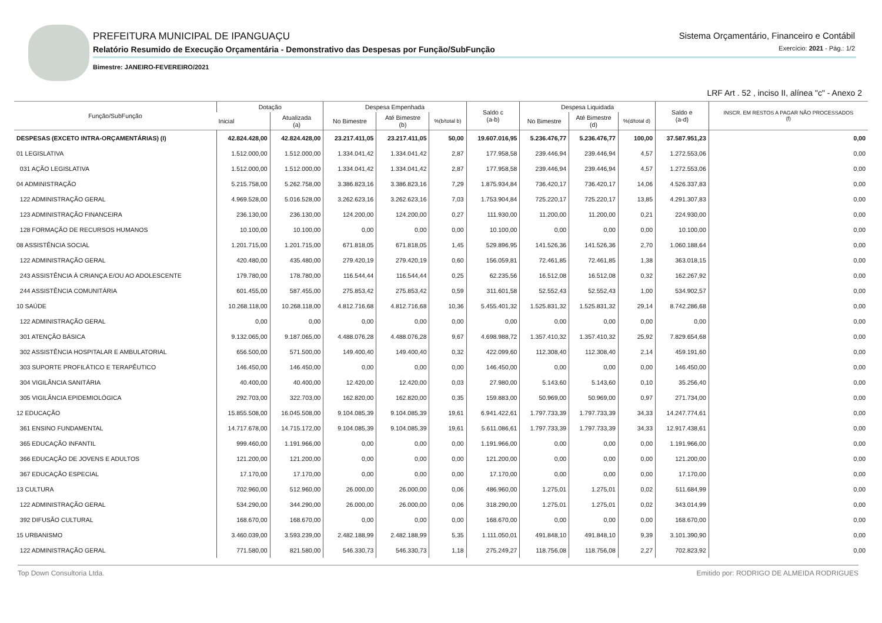PREFEITURA MUNICIPAL DE IPANGUAÇU
Relatório Resumido de Execução Orçamentária - Demonstrativo das Despesas por Função/SubFunção
Bimestre: JANEIRO-FEVEREIRO/2021
Sistema Orçamentário, Financeiro e Contábil
Exercício: 2021 - Pág.: 1/2
LRF Art . 52 , inciso II, alínea "c" - Anexo 2
| Função/SubFunção | Dotação | | Despesa Empenhada | | | Saldo c (a-b) | Despesa Liquidada | | | Saldo e (a-d) | INSCR. EM RESTOS A PAGAR NÃO PROCESSADOS (f) |
| --- | --- | --- | --- | --- | --- | --- | --- | --- | --- | --- | --- |
| | Inicial | Atualizada (a) | No Bimestre | Até Bimestre (b) | %(b/total b) | | No Bimestre | Até Bimestre (d) | %(d/total d) | | |
| DESPESAS (EXCETO INTRA-ORÇAMENTÁRIAS) (I) | 42.824.428,00 | 42.824.428,00 | 23.217.411,05 | 23.217.411,05 | 50,00 | 19.607.016,95 | 5.236.476,77 | 5.236.476,77 | 100,00 | 37.587.951,23 | 0,00 |
| 01 LEGISLATIVA | 1.512.000,00 | 1.512.000,00 | 1.334.041,42 | 1.334.041,42 | 2,87 | 177.958,58 | 239.446,94 | 239.446,94 | 4,57 | 1.272.553,06 | 0,00 |
| 031 AÇÃO LEGISLATIVA | 1.512.000,00 | 1.512.000,00 | 1.334.041,42 | 1.334.041,42 | 2,87 | 177.958,58 | 239.446,94 | 239.446,94 | 4,57 | 1.272.553,06 | 0,00 |
| 04 ADMINISTRAÇÃO | 5.215.758,00 | 5.262.758,00 | 3.386.823,16 | 3.386.823,16 | 7,29 | 1.875.934,84 | 736.420,17 | 736.420,17 | 14,06 | 4.526.337,83 | 0,00 |
| 122 ADMINISTRAÇÃO GERAL | 4.969.528,00 | 5.016.528,00 | 3.262.623,16 | 3.262.623,16 | 7,03 | 1.753.904,84 | 725.220,17 | 725.220,17 | 13,85 | 4.291.307,83 | 0,00 |
| 123 ADMINISTRAÇÃO FINANCEIRA | 236.130,00 | 236.130,00 | 124.200,00 | 124.200,00 | 0,27 | 111.930,00 | 11.200,00 | 11.200,00 | 0,21 | 224.930,00 | 0,00 |
| 128 FORMAÇÃO DE RECURSOS HUMANOS | 10.100,00 | 10.100,00 | 0,00 | 0,00 | 0,00 | 10.100,00 | 0,00 | 0,00 | 0,00 | 10.100,00 | 0,00 |
| 08 ASSISTÊNCIA SOCIAL | 1.201.715,00 | 1.201.715,00 | 671.818,05 | 671.818,05 | 1,45 | 529.896,95 | 141.526,36 | 141.526,36 | 2,70 | 1.060.188,64 | 0,00 |
| 122 ADMINISTRAÇÃO GERAL | 420.480,00 | 435.480,00 | 279.420,19 | 279.420,19 | 0,60 | 156.059,81 | 72.461,85 | 72.461,85 | 1,38 | 363.018,15 | 0,00 |
| 243 ASSISTÊNCIA À CRIANÇA E/OU AO ADOLESCENTE | 179.780,00 | 178.780,00 | 116.544,44 | 116.544,44 | 0,25 | 62.235,56 | 16.512,08 | 16.512,08 | 0,32 | 162.267,92 | 0,00 |
| 244 ASSISTÊNCIA COMUNITÁRIA | 601.455,00 | 587.455,00 | 275.853,42 | 275.853,42 | 0,59 | 311.601,58 | 52.552,43 | 52.552,43 | 1,00 | 534.902,57 | 0,00 |
| 10 SAÚDE | 10.268.118,00 | 10.268.118,00 | 4.812.716,68 | 4.812.716,68 | 10,36 | 5.455.401,32 | 1.525.831,32 | 1.525.831,32 | 29,14 | 8.742.286,68 | 0,00 |
| 122 ADMINISTRAÇÃO GERAL | 0,00 | 0,00 | 0,00 | 0,00 | 0,00 | 0,00 | 0,00 | 0,00 | 0,00 | 0,00 | 0,00 |
| 301 ATENÇÃO BÁSICA | 9.132.065,00 | 9.187.065,00 | 4.488.076,28 | 4.488.076,28 | 9,67 | 4.698.988,72 | 1.357.410,32 | 1.357.410,32 | 25,92 | 7.829.654,68 | 0,00 |
| 302 ASSISTÊNCIA HOSPITALAR E AMBULATORIAL | 656.500,00 | 571.500,00 | 149.400,40 | 149.400,40 | 0,32 | 422.099,60 | 112.308,40 | 112.308,40 | 2,14 | 459.191,60 | 0,00 |
| 303 SUPORTE PROFILÁTICO E TERAPÊUTICO | 146.450,00 | 146.450,00 | 0,00 | 0,00 | 0,00 | 146.450,00 | 0,00 | 0,00 | 0,00 | 146.450,00 | 0,00 |
| 304 VIGILÂNCIA SANITÁRIA | 40.400,00 | 40.400,00 | 12.420,00 | 12.420,00 | 0,03 | 27.980,00 | 5.143,60 | 5.143,60 | 0,10 | 35.256,40 | 0,00 |
| 305 VIGILÂNCIA EPIDEMIOLÓGICA | 292.703,00 | 322.703,00 | 162.820,00 | 162.820,00 | 0,35 | 159.883,00 | 50.969,00 | 50.969,00 | 0,97 | 271.734,00 | 0,00 |
| 12 EDUCAÇÃO | 15.855.508,00 | 16.045.508,00 | 9.104.085,39 | 9.104.085,39 | 19,61 | 6.941.422,61 | 1.797.733,39 | 1.797.733,39 | 34,33 | 14.247.774,61 | 0,00 |
| 361 ENSINO FUNDAMENTAL | 14.717.678,00 | 14.715.172,00 | 9.104.085,39 | 9.104.085,39 | 19,61 | 5.611.086,61 | 1.797.733,39 | 1.797.733,39 | 34,33 | 12.917.438,61 | 0,00 |
| 365 EDUCAÇÃO INFANTIL | 999.460,00 | 1.191.966,00 | 0,00 | 0,00 | 0,00 | 1.191.966,00 | 0,00 | 0,00 | 0,00 | 1.191.966,00 | 0,00 |
| 366 EDUCAÇÃO DE JOVENS E ADULTOS | 121.200,00 | 121.200,00 | 0,00 | 0,00 | 0,00 | 121.200,00 | 0,00 | 0,00 | 0,00 | 121.200,00 | 0,00 |
| 367 EDUCAÇÃO ESPECIAL | 17.170,00 | 17.170,00 | 0,00 | 0,00 | 0,00 | 17.170,00 | 0,00 | 0,00 | 0,00 | 17.170,00 | 0,00 |
| 13 CULTURA | 702.960,00 | 512.960,00 | 26.000,00 | 26.000,00 | 0,06 | 486.960,00 | 1.275,01 | 1.275,01 | 0,02 | 511.684,99 | 0,00 |
| 122 ADMINISTRAÇÃO GERAL | 534.290,00 | 344.290,00 | 26.000,00 | 26.000,00 | 0,06 | 318.290,00 | 1.275,01 | 1.275,01 | 0,02 | 343.014,99 | 0,00 |
| 392 DIFUSÃO CULTURAL | 168.670,00 | 168.670,00 | 0,00 | 0,00 | 0,00 | 168.670,00 | 0,00 | 0,00 | 0,00 | 168.670,00 | 0,00 |
| 15 URBANISMO | 3.460.039,00 | 3.593.239,00 | 2.482.188,99 | 2.482.188,99 | 5,35 | 1.111.050,01 | 491.848,10 | 491.848,10 | 9,39 | 3.101.390,90 | 0,00 |
| 122 ADMINISTRAÇÃO GERAL | 771.580,00 | 821.580,00 | 546.330,73 | 546.330,73 | 1,18 | 275.249,27 | 118.756,08 | 118.756,08 | 2,27 | 702.823,92 | 0,00 |
Top Down Consultoria Ltda. Emitido por: RODRIGO DE ALMEIDA RODRIGUES